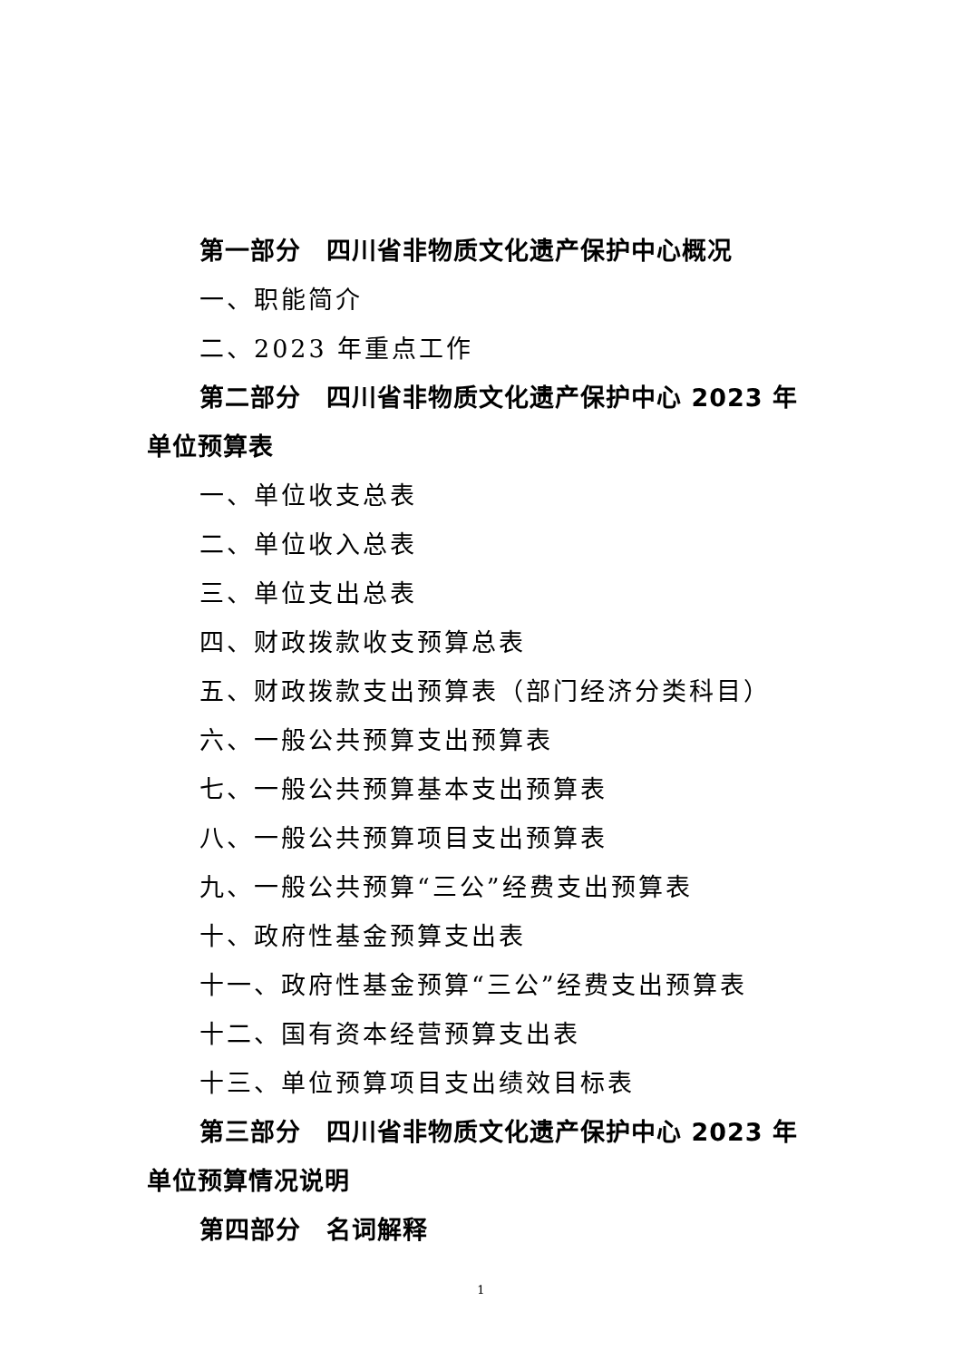第一部分　四川省非物质文化遗产保护中心概况
一、职能简介
二、2023 年重点工作
第二部分　四川省非物质文化遗产保护中心 2023 年单位预算表
一、单位收支总表
二、单位收入总表
三、单位支出总表
四、财政拨款收支预算总表
五、财政拨款支出预算表（部门经济分类科目）
六、一般公共预算支出预算表
七、一般公共预算基本支出预算表
八、一般公共预算项目支出预算表
九、一般公共预算“三公”经费支出预算表
十、政府性基金预算支出表
十一、政府性基金预算“三公”经费支出预算表
十二、国有资本经营预算支出表
十三、单位预算项目支出绩效目标表
第三部分　四川省非物质文化遗产保护中心 2023 年单位预算情况说明
第四部分　名词解释
1